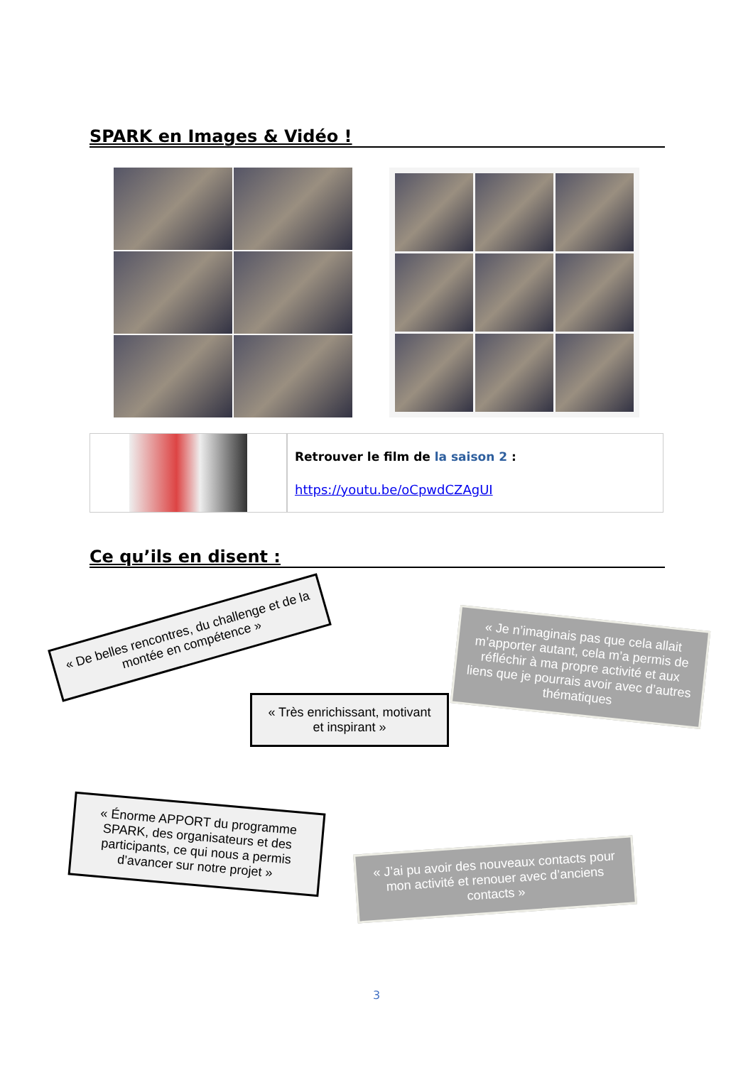SPARK en Images & Vidéo !
Retrouver le film de la saison 2 :
https://youtu.be/oCpwdCZAgUI
Ce qu’ils en disent :
« De belles rencontres, du challenge et de la montée en compétence »
« Très enrichissant, motivant et inspirant »
« Je n’imaginais pas que cela allait m’apporter autant, cela m’a permis de réfléchir à ma propre activité et aux liens que je pourrais avoir avec d’autres thématiques
« Énorme APPORT du programme SPARK, des organisateurs et des participants, ce qui nous a permis d’avancer sur notre projet »
« J’ai pu avoir des nouveaux contacts pour mon activité et renouer avec d’anciens contacts »
3